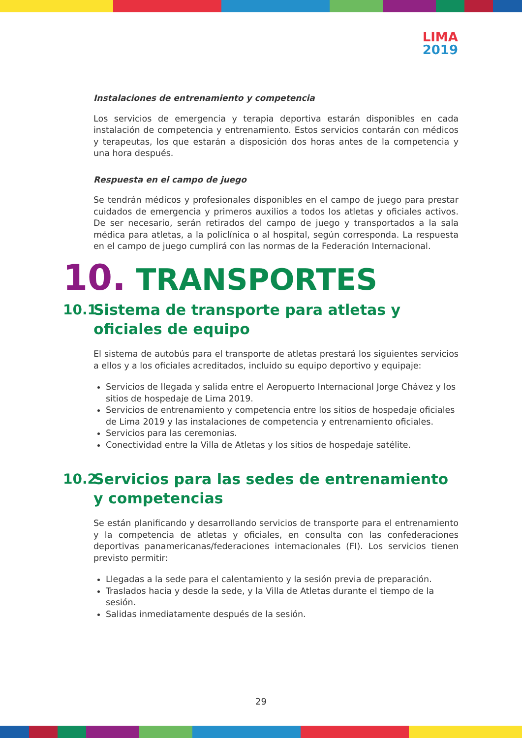LIMA
2019
Instalaciones de entrenamiento y competencia
Los servicios de emergencia y terapia deportiva estarán disponibles en cada instalación de competencia y entrenamiento. Estos servicios contarán con médicos y terapeutas, los que estarán a disposición dos horas antes de la competencia y una hora después.
Respuesta en el campo de juego
Se tendrán médicos y profesionales disponibles en el campo de juego para prestar cuidados de emergencia y primeros auxilios a todos los atletas y oficiales activos. De ser necesario, serán retirados del campo de juego y transportados a la sala médica para atletas, a la policlínica o al hospital, según corresponda. La respuesta en el campo de juego cumplirá con las normas de la Federación Internacional.
10. TRANSPORTES
10.1 Sistema de transporte para atletas y oficiales de equipo
El sistema de autobús para el transporte de atletas prestará los siguientes servicios a ellos y a los oficiales acreditados, incluido su equipo deportivo y equipaje:
Servicios de llegada y salida entre el Aeropuerto Internacional Jorge Chávez y los sitios de hospedaje de Lima 2019.
Servicios de entrenamiento y competencia entre los sitios de hospedaje oficiales de Lima 2019 y las instalaciones de competencia y entrenamiento oficiales.
Servicios para las ceremonias.
Conectividad entre la Villa de Atletas y los sitios de hospedaje satélite.
10.2 Servicios para las sedes de entrenamiento y competencias
Se están planificando y desarrollando servicios de transporte para el entrenamiento y la competencia de atletas y oficiales, en consulta con las confederaciones deportivas panamericanas/federaciones internacionales (FI). Los servicios tienen previsto permitir:
Llegadas a la sede para el calentamiento y la sesión previa de preparación.
Traslados hacia y desde la sede, y la Villa de Atletas durante el tiempo de la sesión.
Salidas inmediatamente después de la sesión.
29